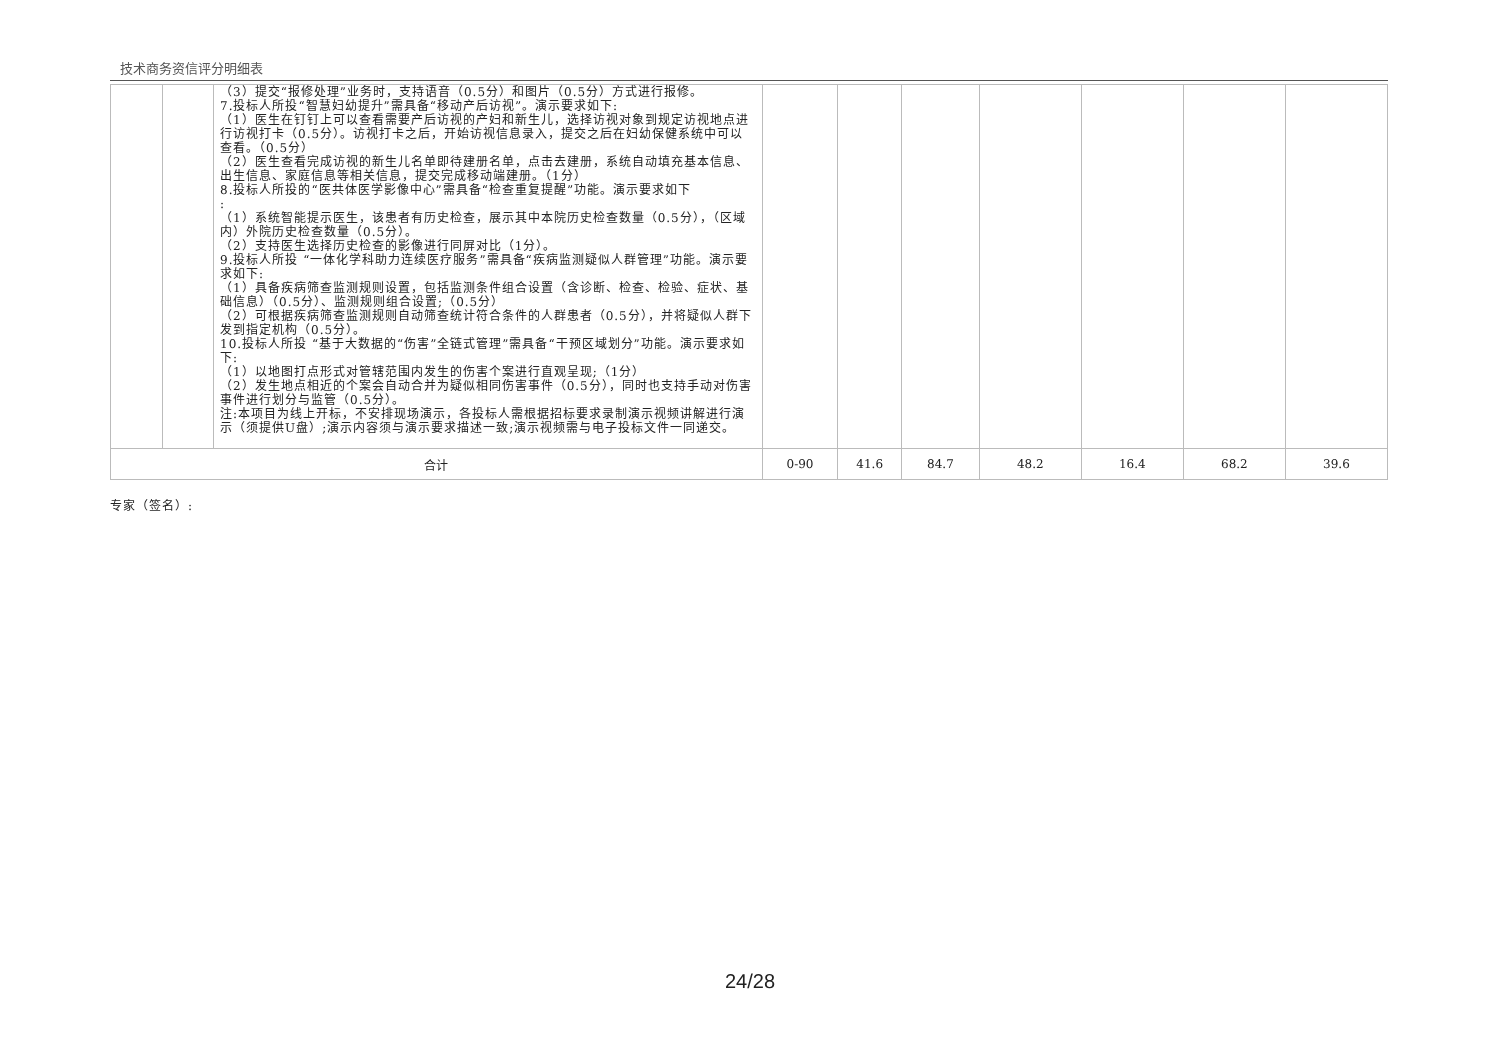技术商务资信评分明细表
| | | （3）提交“报修处理”业务时，支持语音（0.5分）和图片（0.5分）方式进行报修。 7.投标人所投“智慧妇幼提升”需具备“移动产后访视”。演示要求如下: （1）医生在钉钉上可以查看需要产后访视的产妇和新生儿，选择访视对象到规定访视地点进行访视打卡（0.5分）。访视打卡之后，开始访视信息录入，提交之后在妇幼保健系统中可以查看。（0.5分） （2）医生查看完成访视的新生儿名单即待建册名单，点击去建册，系统自动填充基本信息、出生信息、家庭信息等相关信息，提交完成移动端建册。（1分） 8.投标人所投的“医共体医学影像中心”需具备“检查重复提醒”功能。演示要求如下 : （1）系统智能提示医生，该患者有历史检查，展示其中本院历史检查数量（0.5分），（区域内）外院历史检查数量（0.5分）。 （2）支持医生选择历史检查的影像进行同屏对比（1分）。 9.投标人所投 “一体化学科助力连续医疗服务”需具备“疾病监测疑似人群管理”功能。演示要求如下: （1）具备疾病筛查监测规则设置，包括监测条件组合设置（含诊断、检查、检验、症状、基础信息）（0.5分）、监测规则组合设置;（0.5分） （2）可根据疾病筛查监测规则自动筛查统计符合条件的人群患者（0.5分），并将疑似人群下发到指定机构（0.5分）。 10.投标人所投 “基于大数据的“伤害”全链式管理”需具备“干预区域划分”功能。演示要求如下: （1）以地图打点形式对管辖范围内发生的伤害个案进行直观呈现;（1分） （2）发生地点相近的个案会自动合并为疑似相同伤害事件（0.5分），同时也支持手动对伤害事件进行划分与监管（0.5分）。 注:本项目为线上开标，不安排现场演示，各投标人需根据招标要求录制演示视频讲解进行演示（须提供U盘）;演示内容须与演示要求描述一致;演示视频需与电子投标文件一同递交。 | | | | | | | |
| 合计 | | | 0-90 | 41.6 | 84.7 | 48.2 | 16.4 | 68.2 | 39.6 |
专家（签名）:
24/28